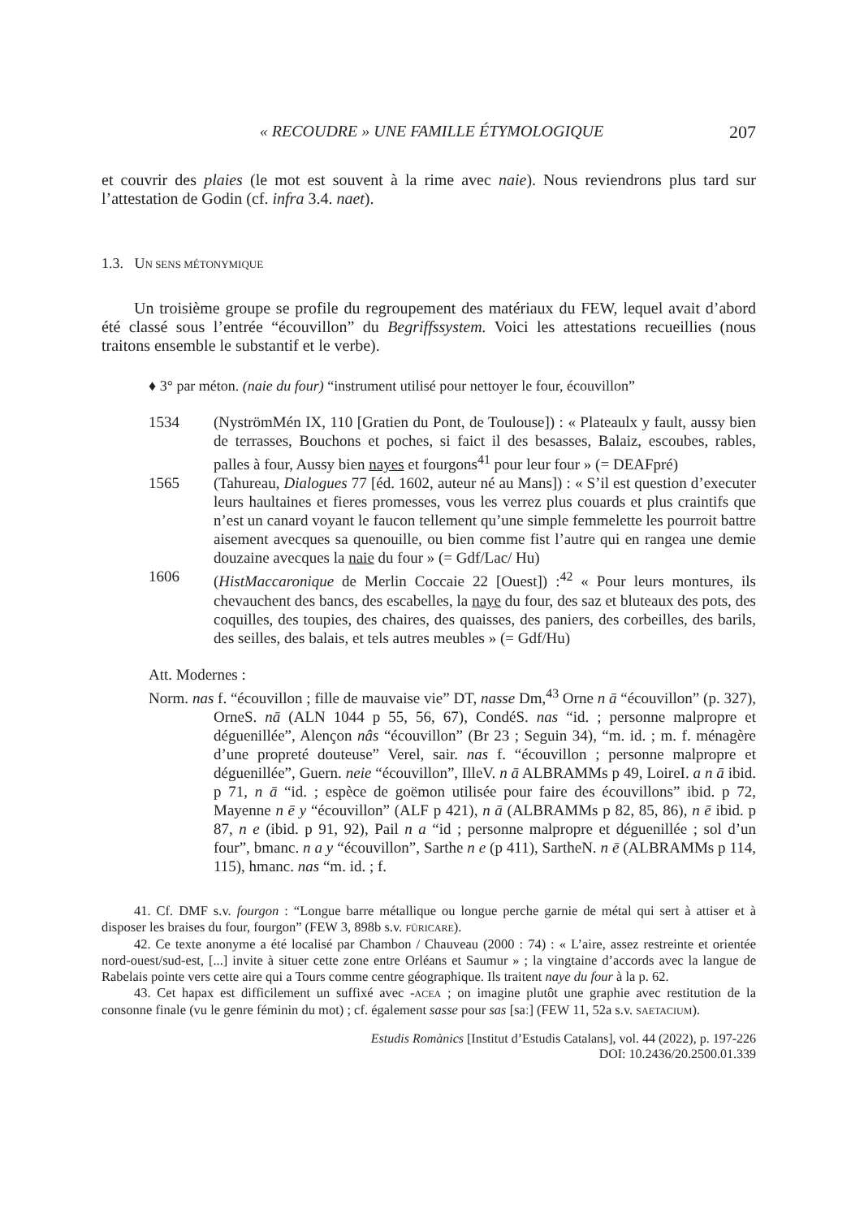« RECOUDRE » UNE FAMILLE ÉTYMOLOGIQUE 207
et couvrir des plaies (le mot est souvent à la rime avec naie). Nous reviendrons plus tard sur l’attestation de Godin (cf. infra 3.4. naet).
1.3. UN SENS MÉTONYMIQUE
Un troisième groupe se profile du regroupement des matériaux du FEW, lequel avait d’abord été classé sous l’entrée “écouvillon” du Begriffssystem. Voici les attestations recueillies (nous traitons ensemble le substantif et le verbe).
♦ 3° par méton. (naie du four) “instrument utilisé pour nettoyer le four, écouvillon”
1534 (NyströmMén IX, 110 [Gratien du Pont, de Toulouse]) : « Plateaulx y fault, aussy bien de terrasses, Bouchons et poches, si faict il des besasses, Balaiz, escoubes, rables, palles à four, Aussy bien nayes et fourgons<sup>41</sup> pour leur four » (= DEAFpré)
1565 (Tahureau, Dialogues 77 [éd. 1602, auteur né au Mans]) : « S’il est question d’executer leurs haultaines et fieres promesses, vous les verrez plus couards et plus craintifs que n’est un canard voyant le faucon tellement qu’une simple femmelette les pourroit battre aisement avecques sa quenouille, ou bien comme fist l’autre qui en rangea une demie douzaine avecques la naie du four » (= Gdf/Lac/ Hu)
1606 (HistMaccaronique de Merlin Coccaie 22 [Ouest]) :<sup>42</sup> « Pour leurs montures, ils chevauchent des bancs, des escabelles, la naye du four, des saz et bluteaux des pots, des coquilles, des toupies, des chaires, des quaisses, des paniers, des corbeilles, des barils, des seilles, des balais, et tels autres meubles » (= Gdf/Hu)
Att. Modernes :
Norm. nas f. “écouvillon ; fille de mauvaise vie” DT, nasse Dm,<sup>43</sup> Orne n ā “écouvillon” (p. 327), OrneS. nā (ALN 1044 p 55, 56, 67), CondéS. nas “id. ; personne malpropre et déguenillée”, Alençon nâs “écouvillon” (Br 23 ; Seguin 34), “m. id. ; m. f. ménagère d’une propreté douteuse” Verel, sair. nas f. “écouvillon ; personne malpropre et déguenillée”, Guern. neie “écouvillon”, IlleV. n ā ALBRAMMs p 49, LoireI. a n ā ibid. p 71, n ā “id. ; espèce de goëmon utilisée pour faire des écouvillons” ibid. p 72, Mayenne n ē y “écouvillon” (ALF p 421), n ā (ALBRAMMs p 82, 85, 86), n ē ibid. p 87, n e (ibid. p 91, 92), Pail n a “id ; personne malpropre et déguenillée ; sol d’un four”, bmanc. n a y “écouvillon”, Sarthe n e (p 411), SartheN. n ē (ALBRAMMs p 114, 115), hmanc. nas “m. id. ; f.
41. Cf. DMF s.v. fourgon : “Longue barre métallique ou longue perche garnie de métal qui sert à attiser et à disposer les braises du four, fourgon” (FEW 3, 898b s.v. FŪRICARE).
42. Ce texte anonyme a été localisé par Chambon / Chauveau (2000 : 74) : « L’aire, assez restreinte et orientée nord-ouest/sud-est, [...] invite à situer cette zone entre Orléans et Saumur » ; la vingtaine d’accords avec la langue de Rabelais pointe vers cette aire qui a Tours comme centre géographique. Ils traitent naye du four à la p. 62.
43. Cet hapax est difficilement un suffixé avec -ACEA ; on imagine plutôt une graphie avec restitution de la consonne finale (vu le genre féminin du mot) ; cf. également sasse pour sas [saː] (FEW 11, 52a s.v. SAETACIUM).
Estudis Romànics [Institut d’Estudis Catalans], vol. 44 (2022), p. 197-226
DOI: 10.2436/20.2500.01.339